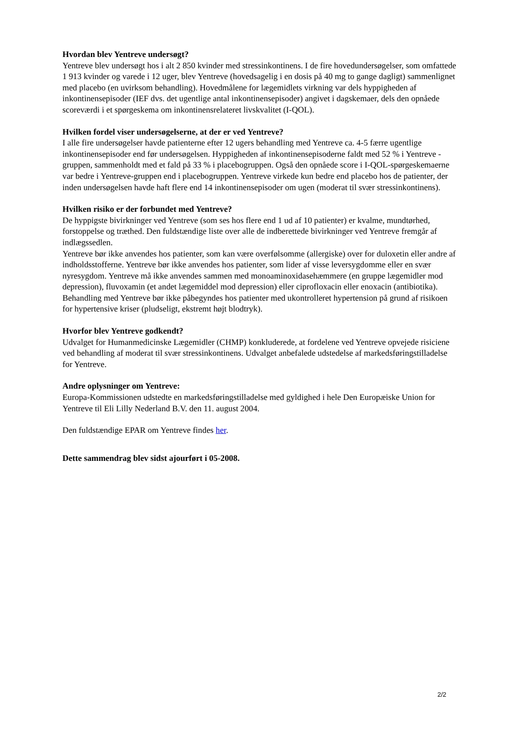Hvordan blev Yentreve undersøgt?
Yentreve blev undersøgt hos i alt 2 850 kvinder med stressinkontinens. I de fire hovedundersøgelser, som omfattede 1 913 kvinder og varede i 12 uger, blev Yentreve (hovedsagelig i en dosis på 40 mg to gange dagligt) sammenlignet med placebo (en uvirksom behandling). Hovedmålene for lægemidlets virkning var dels hyppigheden af inkontinensepisoder (IEF dvs. det ugentlige antal inkontinensepisoder) angivet i dagskemaer, dels den opnåede scoreværdi i et spørgeskema om inkontinensrelateret livskvalitet (I-QOL).
Hvilken fordel viser undersøgelserne, at der er ved Yentreve?
I alle fire undersøgelser havde patienterne efter 12 ugers behandling med Yentreve ca. 4-5 færre ugentlige inkontinensepisoder end før undersøgelsen. Hyppigheden af inkontinensepisoderne faldt med 52 % i Yentreve -gruppen, sammenholdt med et fald på 33 % i placebogruppen. Også den opnåede score i I-QOL-spørgeskemaerne var bedre i Yentreve-gruppen end i placebogruppen. Yentreve virkede kun bedre end placebo hos de patienter, der inden undersøgelsen havde haft flere end 14 inkontinensepisoder om ugen (moderat til svær stressinkontinens).
Hvilken risiko er der forbundet med Yentreve?
De hyppigste bivirkninger ved Yentreve (som ses hos flere end 1 ud af 10 patienter) er kvalme, mundtørhed, forstoppelse og træthed. Den fuldstændige liste over alle de indberettede bivirkninger ved Yentreve fremgår af indlægssedlen.
Yentreve bør ikke anvendes hos patienter, som kan være overfølsomme (allergiske) over for duloxetin eller andre af indholdsstofferne. Yentreve bør ikke anvendes hos patienter, som lider af visse leversygdomme eller en svær nyresygdom. Yentreve må ikke anvendes sammen med monoaminoxidasehæmmere (en gruppe lægemidler mod depression), fluvoxamin (et andet lægemiddel mod depression) eller ciprofloxacin eller enoxacin (antibiotika). Behandling med Yentreve bør ikke påbegyndes hos patienter med ukontrolleret hypertension på grund af risikoen for hypertensive kriser (pludseligt, ekstremt højt blodtryk).
Hvorfor blev Yentreve godkendt?
Udvalget for Humanmedicinske Lægemidler (CHMP) konkluderede, at fordelene ved Yentreve opvejede risiciene ved behandling af moderat til svær stressinkontinens. Udvalget anbefalede udstedelse af markedsføringstilladelse for Yentreve.
Andre oplysninger om Yentreve:
Europa-Kommissionen udstedte en markedsføringstilladelse med gyldighed i hele Den Europæiske Union for Yentreve til Eli Lilly Nederland B.V. den 11. august 2004.
Den fuldstændige EPAR om Yentreve findes her.
Dette sammendrag blev sidst ajourført i 05-2008.
2/2